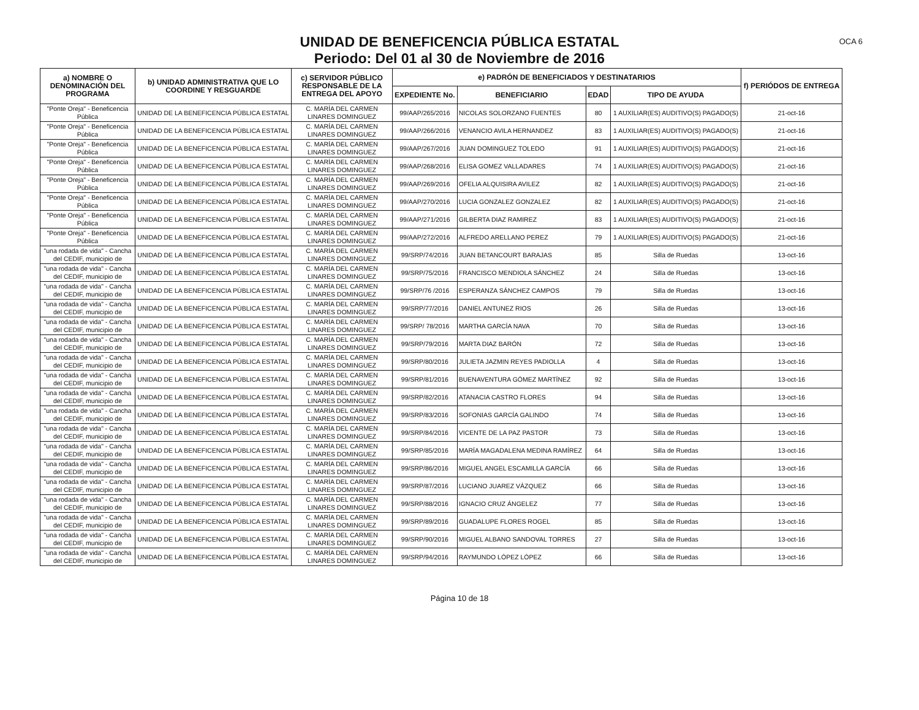UNIDAD DE BENEFICENCIA PÚBLICA ESTATAL
Periodo: Del 01 al 30 de Noviembre de 2016
OCA 6
| a) NOMBRE O DENOMINACIÓN DEL PROGRAMA | b) UNIDAD ADMINISTRATIVA QUE LO COORDINE Y RESGUARDE | c) SERVIDOR PÚBLICO RESPONSABLE DE LA ENTREGA DEL APOYO | e) PADRÓN DE BENEFICIADOS Y DESTINATARIOS | | | | f) PERIÓDOS DE ENTREGA |
| --- | --- | --- | --- | --- | --- | --- | --- |
| | | | EXPEDIENTE No. | BENEFICIARIO | EDAD | TIPO DE AYUDA | |
| "Ponte Oreja" - Beneficencia Pública | UNIDAD DE LA BENEFICENCIA PÚBLICA ESTATAL | C. MARÍA DEL CARMEN LINARES DOMINGUEZ | 99/AAP/265/2016 | NICOLAS SOLORZANO FUENTES | 80 | 1 AUXILIAR(ES) AUDITIVO(S) PAGADO(S) | 21-oct-16 |
| "Ponte Oreja" - Beneficencia Pública | UNIDAD DE LA BENEFICENCIA PÚBLICA ESTATAL | C. MARÍA DEL CARMEN LINARES DOMINGUEZ | 99/AAP/266/2016 | VENANCIO AVILA HERNANDEZ | 83 | 1 AUXILIAR(ES) AUDITIVO(S) PAGADO(S) | 21-oct-16 |
| "Ponte Oreja" - Beneficencia Pública | UNIDAD DE LA BENEFICENCIA PÚBLICA ESTATAL | C. MARÍA DEL CARMEN LINARES DOMINGUEZ | 99/AAP/267/2016 | JUAN DOMINGUEZ TOLEDO | 91 | 1 AUXILIAR(ES) AUDITIVO(S) PAGADO(S) | 21-oct-16 |
| "Ponte Oreja" - Beneficencia Pública | UNIDAD DE LA BENEFICENCIA PÚBLICA ESTATAL | C. MARÍA DEL CARMEN LINARES DOMINGUEZ | 99/AAP/268/2016 | ELISA GOMEZ VALLADARES | 74 | 1 AUXILIAR(ES) AUDITIVO(S) PAGADO(S) | 21-oct-16 |
| "Ponte Oreja" - Beneficencia Pública | UNIDAD DE LA BENEFICENCIA PÚBLICA ESTATAL | C. MARÍA DEL CARMEN LINARES DOMINGUEZ | 99/AAP/269/2016 | OFELIA ALQUISIRA AVILEZ | 82 | 1 AUXILIAR(ES) AUDITIVO(S) PAGADO(S) | 21-oct-16 |
| "Ponte Oreja" - Beneficencia Pública | UNIDAD DE LA BENEFICENCIA PÚBLICA ESTATAL | C. MARÍA DEL CARMEN LINARES DOMINGUEZ | 99/AAP/270/2016 | LUCIA GONZALEZ GONZALEZ | 82 | 1 AUXILIAR(ES) AUDITIVO(S) PAGADO(S) | 21-oct-16 |
| "Ponte Oreja" - Beneficencia Pública | UNIDAD DE LA BENEFICENCIA PÚBLICA ESTATAL | C. MARÍA DEL CARMEN LINARES DOMINGUEZ | 99/AAP/271/2016 | GILBERTA DIAZ RAMIREZ | 83 | 1 AUXILIAR(ES) AUDITIVO(S) PAGADO(S) | 21-oct-16 |
| "Ponte Oreja" - Beneficencia Pública | UNIDAD DE LA BENEFICENCIA PÚBLICA ESTATAL | C. MARÍA DEL CARMEN LINARES DOMINGUEZ | 99/AAP/272/2016 | ALFREDO ARELLANO PEREZ | 79 | 1 AUXILIAR(ES) AUDITIVO(S) PAGADO(S) | 21-oct-16 |
| "una rodada de vida" - Cancha del CEDIF, municipio de | UNIDAD DE LA BENEFICENCIA PÚBLICA ESTATAL | C. MARÍA DEL CARMEN LINARES DOMINGUEZ | 99/SRP/74/2016 | JUAN BETANCOURT BARAJAS | 85 | Silla de Ruedas | 13-oct-16 |
| "una rodada de vida" - Cancha del CEDIF, municipio de | UNIDAD DE LA BENEFICENCIA PÚBLICA ESTATAL | C. MARÍA DEL CARMEN LINARES DOMINGUEZ | 99/SRP/75/2016 | FRANCISCO MENDIOLA SÁNCHEZ | 24 | Silla de Ruedas | 13-oct-16 |
| "una rodada de vida" - Cancha del CEDIF, municipio de | UNIDAD DE LA BENEFICENCIA PÚBLICA ESTATAL | C. MARÍA DEL CARMEN LINARES DOMINGUEZ | 99/SRP/76 /2016 | ESPERANZA SÁNCHEZ CAMPOS | 79 | Silla de Ruedas | 13-oct-16 |
| "una rodada de vida" - Cancha del CEDIF, municipio de | UNIDAD DE LA BENEFICENCIA PÚBLICA ESTATAL | C. MARÍA DEL CARMEN LINARES DOMINGUEZ | 99/SRP/77/2016 | DANIEL ANTUNEZ RIOS | 26 | Silla de Ruedas | 13-oct-16 |
| "una rodada de vida" - Cancha del CEDIF, municipio de | UNIDAD DE LA BENEFICENCIA PÚBLICA ESTATAL | C. MARÍA DEL CARMEN LINARES DOMINGUEZ | 99/SRP/ 78/2016 | MARTHA GARCÍA NAVA | 70 | Silla de Ruedas | 13-oct-16 |
| "una rodada de vida" - Cancha del CEDIF, municipio de | UNIDAD DE LA BENEFICENCIA PÚBLICA ESTATAL | C. MARÍA DEL CARMEN LINARES DOMINGUEZ | 99/SRP/79/2016 | MARTA DIAZ BARÓN | 72 | Silla de Ruedas | 13-oct-16 |
| "una rodada de vida" - Cancha del CEDIF, municipio de | UNIDAD DE LA BENEFICENCIA PÚBLICA ESTATAL | C. MARÍA DEL CARMEN LINARES DOMINGUEZ | 99/SRP/80/2016 | JULIETA JAZMIN REYES PADIOLLA | 4 | Silla de Ruedas | 13-oct-16 |
| "una rodada de vida" - Cancha del CEDIF, municipio de | UNIDAD DE LA BENEFICENCIA PÚBLICA ESTATAL | C. MARÍA DEL CARMEN LINARES DOMINGUEZ | 99/SRP/81/2016 | BUENAVENTURA GÓMEZ MARTÍNEZ | 92 | Silla de Ruedas | 13-oct-16 |
| "una rodada de vida" - Cancha del CEDIF, municipio de | UNIDAD DE LA BENEFICENCIA PÚBLICA ESTATAL | C. MARÍA DEL CARMEN LINARES DOMINGUEZ | 99/SRP/82/2016 | ATANACIA CASTRO FLORES | 94 | Silla de Ruedas | 13-oct-16 |
| "una rodada de vida" - Cancha del CEDIF, municipio de | UNIDAD DE LA BENEFICENCIA PÚBLICA ESTATAL | C. MARÍA DEL CARMEN LINARES DOMINGUEZ | 99/SRP/83/2016 | SOFONIAS GARCÍA GALINDO | 74 | Silla de Ruedas | 13-oct-16 |
| "una rodada de vida" - Cancha del CEDIF, municipio de | UNIDAD DE LA BENEFICENCIA PÚBLICA ESTATAL | C. MARÍA DEL CARMEN LINARES DOMINGUEZ | 99/SRP/84/2016 | VICENTE DE LA PAZ PASTOR | 73 | Silla de Ruedas | 13-oct-16 |
| "una rodada de vida" - Cancha del CEDIF, municipio de | UNIDAD DE LA BENEFICENCIA PÚBLICA ESTATAL | C. MARÍA DEL CARMEN LINARES DOMINGUEZ | 99/SRP/85/2016 | MARÍA MAGADALENA MEDINA RAMÍREZ | 64 | Silla de Ruedas | 13-oct-16 |
| "una rodada de vida" - Cancha del CEDIF, municipio de | UNIDAD DE LA BENEFICENCIA PÚBLICA ESTATAL | C. MARÍA DEL CARMEN LINARES DOMINGUEZ | 99/SRP/86/2016 | MIGUEL ANGEL ESCAMILLA GARCÍA | 66 | Silla de Ruedas | 13-oct-16 |
| "una rodada de vida" - Cancha del CEDIF, municipio de | UNIDAD DE LA BENEFICENCIA PÚBLICA ESTATAL | C. MARÍA DEL CARMEN LINARES DOMINGUEZ | 99/SRP/87/2016 | LUCIANO JUAREZ VÁZQUEZ | 66 | Silla de Ruedas | 13-oct-16 |
| "una rodada de vida" - Cancha del CEDIF, municipio de | UNIDAD DE LA BENEFICENCIA PÚBLICA ESTATAL | C. MARÍA DEL CARMEN LINARES DOMINGUEZ | 99/SRP/88/2016 | IGNACIO CRUZ ÁNGELEZ | 77 | Silla de Ruedas | 13-oct-16 |
| "una rodada de vida" - Cancha del CEDIF, municipio de | UNIDAD DE LA BENEFICENCIA PÚBLICA ESTATAL | C. MARÍA DEL CARMEN LINARES DOMINGUEZ | 99/SRP/89/2016 | GUADALUPE FLORES ROGEL | 85 | Silla de Ruedas | 13-oct-16 |
| "una rodada de vida" - Cancha del CEDIF, municipio de | UNIDAD DE LA BENEFICENCIA PÚBLICA ESTATAL | C. MARÍA DEL CARMEN LINARES DOMINGUEZ | 99/SRP/90/2016 | MIGUEL ALBANO SANDOVAL TORRES | 27 | Silla de Ruedas | 13-oct-16 |
| "una rodada de vida" - Cancha del CEDIF, municipio de | UNIDAD DE LA BENEFICENCIA PÚBLICA ESTATAL | C. MARÍA DEL CARMEN LINARES DOMINGUEZ | 99/SRP/94/2016 | RAYMUNDO LÓPEZ LÓPEZ | 66 | Silla de Ruedas | 13-oct-16 |
Página 10 de 18